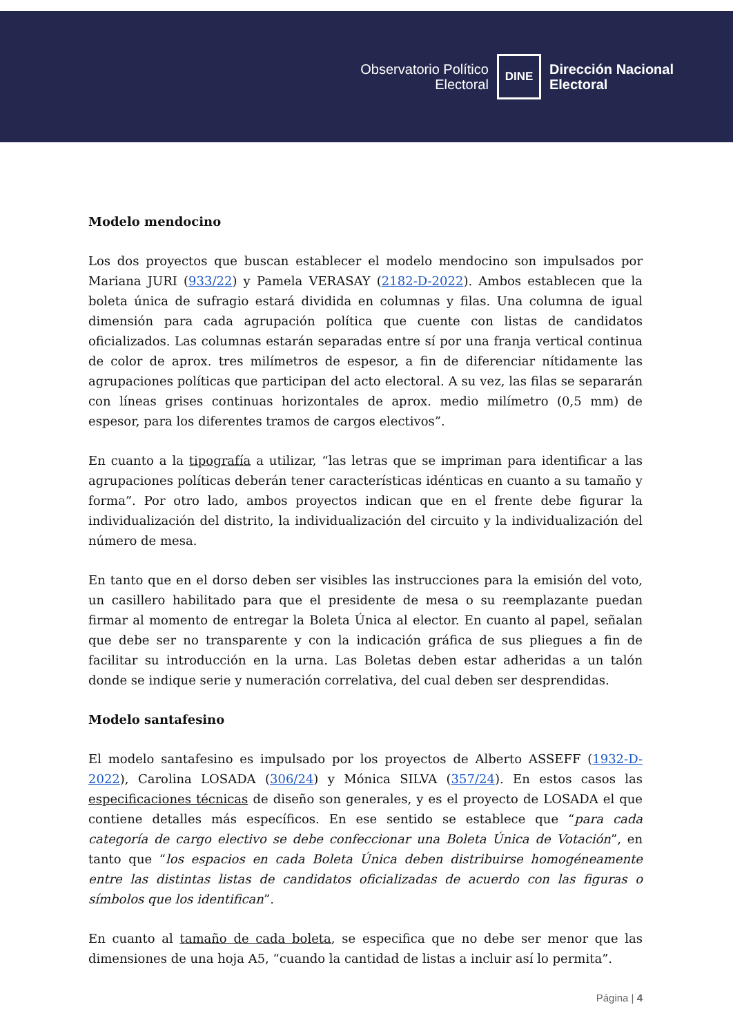Observatorio Político
Electoral
DINE
Dirección Nacional
Electoral
Modelo mendocino
Los dos proyectos que buscan establecer el modelo mendocino son impulsados por Mariana JURI (933/22) y Pamela VERASAY (2182-D-2022). Ambos establecen que la boleta única de sufragio estará dividida en columnas y filas. Una columna de igual dimensión para cada agrupación política que cuente con listas de candidatos oficializados. Las columnas estarán separadas entre sí por una franja vertical continua de color de aprox. tres milímetros de espesor, a fin de diferenciar nítidamente las agrupaciones políticas que participan del acto electoral. A su vez, las filas se separarán con líneas grises continuas horizontales de aprox. medio milímetro (0,5 mm) de espesor, para los diferentes tramos de cargos electivos”.
En cuanto a la tipografía a utilizar, “las letras que se impriman para identificar a las agrupaciones políticas deberán tener características idénticas en cuanto a su tamaño y forma”. Por otro lado, ambos proyectos indican que en el frente debe figurar la individualización del distrito, la individualización del circuito y la individualización del número de mesa.
En tanto que en el dorso deben ser visibles las instrucciones para la emisión del voto, un casillero habilitado para que el presidente de mesa o su reemplazante puedan firmar al momento de entregar la Boleta Única al elector. En cuanto al papel, señalan que debe ser no transparente y con la indicación gráfica de sus pliegues a fin de facilitar su introducción en la urna. Las Boletas deben estar adheridas a un talón donde se indique serie y numeración correlativa, del cual deben ser desprendidas.
Modelo santafesino
El modelo santafesino es impulsado por los proyectos de Alberto ASSEFF (1932-D-2022), Carolina LOSADA (306/24) y Mónica SILVA (357/24). En estos casos las especificaciones técnicas de diseño son generales, y es el proyecto de LOSADA el que contiene detalles más específicos. En ese sentido se establece que “para cada categoría de cargo electivo se debe confeccionar una Boleta Única de Votación”, en tanto que “los espacios en cada Boleta Única deben distribuirse homogéneamente entre las distintas listas de candidatos oficializadas de acuerdo con las figuras o símbolos que los identifican”.
En cuanto al tamaño de cada boleta, se especifica que no debe ser menor que las dimensiones de una hoja A5, “cuando la cantidad de listas a incluir así lo permita”.
Página | 4